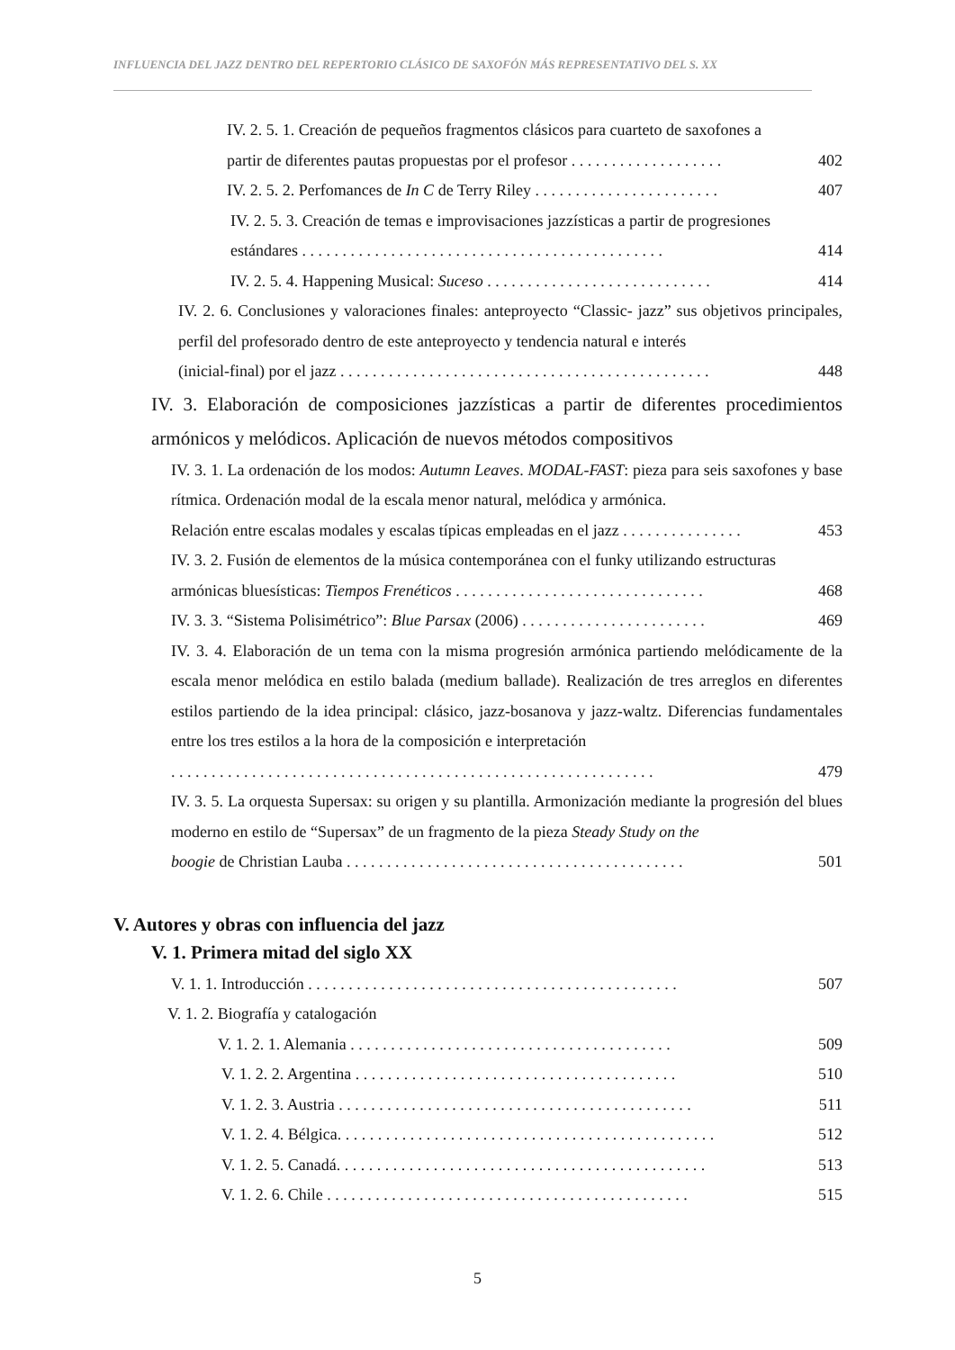INFLUENCIA DEL JAZZ DENTRO DEL REPERTORIO CLÁSICO DE SAXOFÓN MÁS REPRESENTATIVO DEL S. XX
IV. 2. 5. 1. Creación de pequeños fragmentos clásicos para cuarteto de saxofones a
partir de diferentes pautas propuestas por el profesor . . . . . . . . . . . . . . . . . . . 402
IV. 2. 5. 2. Perfomances de In C de Terry Riley . . . . . . . . . . . . . . . . . . . . . . . 407
IV. 2. 5. 3. Creación de temas e improvisaciones jazzísticas a partir de progresiones
estándares . . . . . . . . . . . . . . . . . . . . . . . . . . . . . . . . . . . . . . . . . . . . . 414
IV. 2. 5. 4. Happening Musical: Suceso . . . . . . . . . . . . . . . . . . . . . . . . . . . . 414
IV. 2. 6. Conclusiones y valoraciones finales: anteproyecto “Classic- jazz” sus objetivos principales, perfil del profesorado dentro de este anteproyecto y tendencia natural e interés
(inicial-final) por el jazz . . . . . . . . . . . . . . . . . . . . . . . . . . . . . . . . . . . . . . . . . . . . . . 448
IV. 3. Elaboración de composiciones jazzísticas a partir de diferentes procedimientos armónicos y melódicos. Aplicación de nuevos métodos compositivos
IV. 3. 1. La ordenación de los modos: Autumn Leaves. MODAL-FAST: pieza para seis saxofones y base rítmica. Ordenación modal de la escala menor natural, melódica y armónica.
Relación entre escalas modales y escalas típicas empleadas en el jazz . . . . . . . . . . . . . . . 453
IV. 3. 2. Fusión de elementos de la música contemporánea con el funky utilizando estructuras
armónicas bluesísticas: Tiempos Frenéticos . . . . . . . . . . . . . . . . . . . . . . . . . . . . . . . 468
IV. 3. 3. “Sistema Polisimétrico”: Blue Parsax (2006) . . . . . . . . . . . . . . . . . . . . . . . 469
IV. 3. 4. Elaboración de un tema con la misma progresión armónica partiendo melódicamente de la escala menor melódica en estilo balada (medium ballade). Realización de tres arreglos en diferentes estilos partiendo de la idea principal: clásico, jazz-bosanova y jazz-waltz. Diferencias fundamentales entre los tres estilos a la hora de la composición e interpretación
. . . . . . . . . . . . . . . . . . . . . . . . . . . . . . . . . . . . . . . . . . . . . . . . . . . . . . . . . . . . 479
IV. 3. 5. La orquesta Supersax: su origen y su plantilla. Armonización mediante la progresión del blues moderno en estilo de “Supersax” de un fragmento de la pieza Steady Study on the
boogie de Christian Lauba . . . . . . . . . . . . . . . . . . . . . . . . . . . . . . . . . . . . . . . . . . 501
V. Autores y obras con influencia del jazz
V. 1. Primera mitad del siglo XX
V. 1. 1. Introducción . . . . . . . . . . . . . . . . . . . . . . . . . . . . . . . . . . . . . . . . . . . . . . 507
V. 1. 2. Biografía y catalogación
V. 1. 2. 1. Alemania . . . . . . . . . . . . . . . . . . . . . . . . . . . . . . . . . . . . . . . . 509
V. 1. 2. 2. Argentina . . . . . . . . . . . . . . . . . . . . . . . . . . . . . . . . . . . . . . . . 510
V. 1. 2. 3. Austria . . . . . . . . . . . . . . . . . . . . . . . . . . . . . . . . . . . . . . . . . . . . 511
V. 1. 2. 4. Bélgica. . . . . . . . . . . . . . . . . . . . . . . . . . . . . . . . . . . . . . . . . . . . . . . 512
V. 1. 2. 5. Canadá. . . . . . . . . . . . . . . . . . . . . . . . . . . . . . . . . . . . . . . . . . . . . . 513
V. 1. 2. 6. Chile . . . . . . . . . . . . . . . . . . . . . . . . . . . . . . . . . . . . . . . . . . . . . 515
5